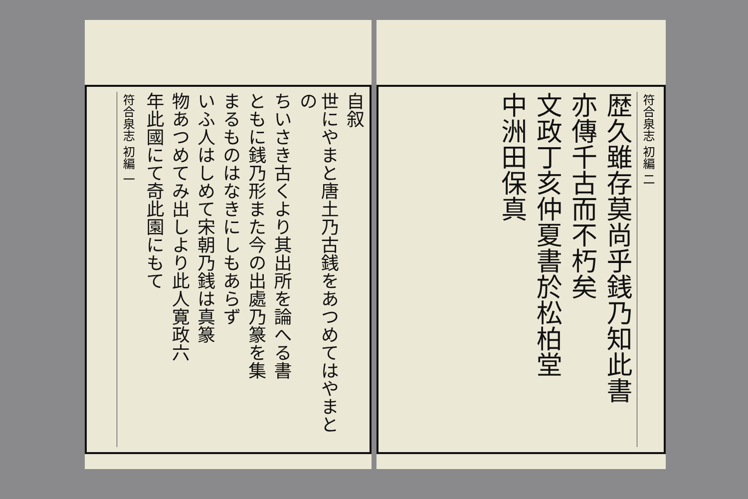自叙
世にやまと唐土乃古銭をあつめてはやまとの
ちいさき古くより其出所を論へる書
ともに銭乃形また今の出處乃篆を集
まるものはなきにしもあらず
いふ人はしめて宋朝乃銭は真篆
物あつめてみ出しより此人寛政六
年此國にて奇此園にもて
符合泉志 初編 一
符合泉志 初編 二
歴久雖存莫尚乎銭乃知此書
亦傳千古而不朽矣
文政丁亥仲夏書於松柏堂
中洲田保真